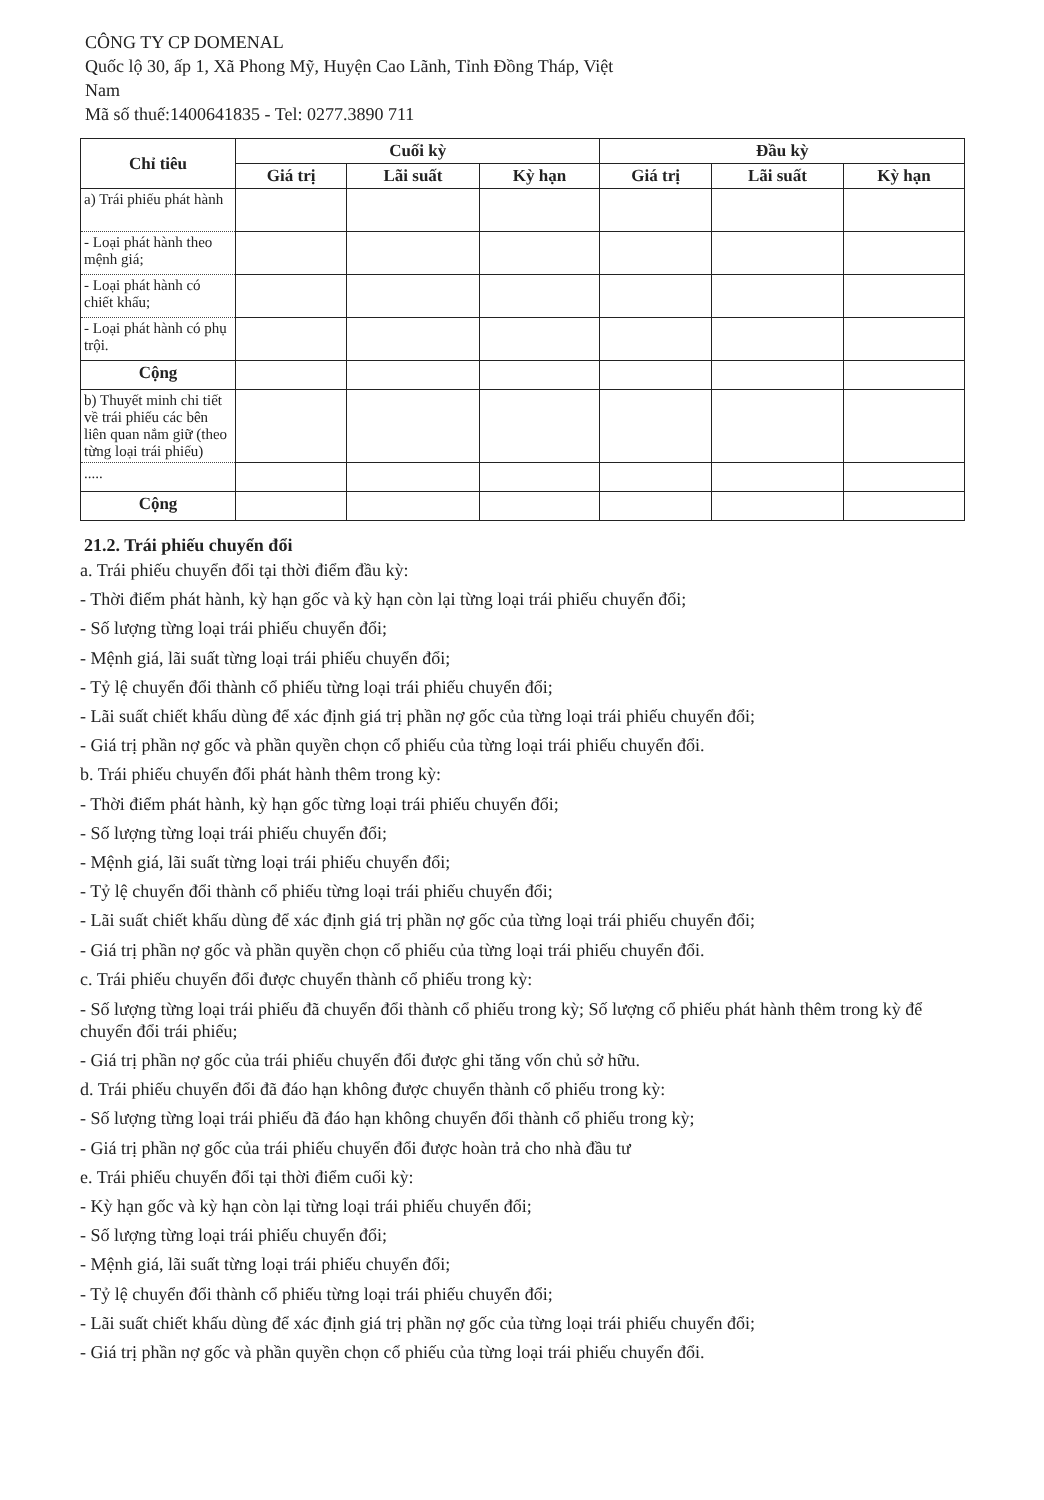CÔNG TY CP DOMENAL
Quốc lộ 30, ấp 1, Xã Phong Mỹ, Huyện Cao Lãnh, Tỉnh Đồng Tháp, Việt Nam
Mã số thuế:1400641835 - Tel: 0277.3890 711
| Chỉ tiêu | Cuối kỳ | | | Đầu kỳ | | |
| --- | --- | --- | --- | --- | --- | --- |
| | Giá trị | Lãi suất | Kỳ hạn | Giá trị | Lãi suất | Kỳ hạn |
| a) Trái phiếu phát hành | | | | | | |
| - Loại phát hành theo mệnh giá; | | | | | | |
| - Loại phát hành có chiết khấu; | | | | | | |
| - Loại phát hành có phụ trội. | | | | | | |
| Cộng | | | | | | |
| b) Thuyết minh chi tiết về trái phiếu các bên liên quan nắm giữ (theo từng loại trái phiếu) | | | | | | |
| ..... | | | | | | |
| Cộng | | | | | | |
21.2. Trái phiếu chuyển đổi
a. Trái phiếu chuyển đổi tại thời điểm đầu kỳ:
- Thời điểm phát hành, kỳ hạn gốc và kỳ hạn còn lại từng loại trái phiếu chuyển đổi;
- Số lượng từng loại trái phiếu chuyển đổi;
- Mệnh giá, lãi suất từng loại trái phiếu chuyển đổi;
- Tỷ lệ chuyển đổi thành cổ phiếu từng loại trái phiếu chuyển đổi;
- Lãi suất chiết khấu dùng để xác định giá trị phần nợ gốc của từng loại trái phiếu chuyển đổi;
- Giá trị phần nợ gốc và phần quyền chọn cổ phiếu của từng loại trái phiếu chuyển đổi.
b. Trái phiếu chuyển đổi phát hành thêm trong kỳ:
- Thời điểm phát hành, kỳ hạn gốc từng loại trái phiếu chuyển đổi;
- Số lượng từng loại trái phiếu chuyển đổi;
- Mệnh giá, lãi suất từng loại trái phiếu chuyển đổi;
- Tỷ lệ chuyển đổi thành cổ phiếu từng loại trái phiếu chuyển đổi;
- Lãi suất chiết khấu dùng để xác định giá trị phần nợ gốc của từng loại trái phiếu chuyển đổi;
- Giá trị phần nợ gốc và phần quyền chọn cổ phiếu của từng loại trái phiếu chuyển đổi.
c. Trái phiếu chuyển đổi được chuyển thành cổ phiếu trong kỳ:
- Số lượng từng loại trái phiếu đã chuyển đổi thành cổ phiếu trong kỳ; Số lượng cổ phiếu phát hành thêm trong kỳ để chuyển đổi trái phiếu;
- Giá trị phần nợ gốc của trái phiếu chuyển đổi được ghi tăng vốn chủ sở hữu.
d. Trái phiếu chuyển đổi đã đáo hạn không được chuyển thành cổ phiếu trong kỳ:
- Số lượng từng loại trái phiếu đã đáo hạn không chuyển đổi thành cổ phiếu trong kỳ;
- Giá trị phần nợ gốc của trái phiếu chuyển đổi được hoàn trả cho nhà đầu tư
e. Trái phiếu chuyển đổi tại thời điểm cuối kỳ:
- Kỳ hạn gốc và kỳ hạn còn lại từng loại trái phiếu chuyển đổi;
- Số lượng từng loại trái phiếu chuyển đổi;
- Mệnh giá, lãi suất từng loại trái phiếu chuyển đổi;
- Tỷ lệ chuyển đổi thành cổ phiếu từng loại trái phiếu chuyển đổi;
- Lãi suất chiết khấu dùng để xác định giá trị phần nợ gốc của từng loại trái phiếu chuyển đổi;
- Giá trị phần nợ gốc và phần quyền chọn cổ phiếu của từng loại trái phiếu chuyển đổi.